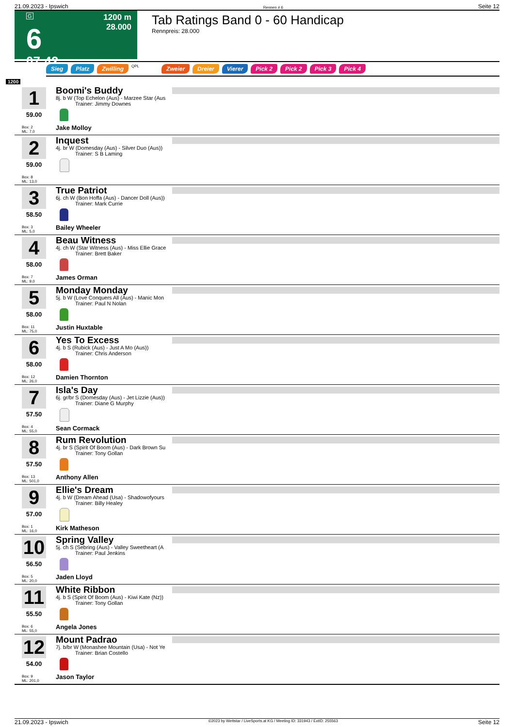21.09.2023 - Ipswich Rennen # 6 Seite 12
G
6
07:42
1200 m
28.000
Tab Ratings Band 0 - 60 Handicap
Rennpreis: 28.000
Sieg Platz Zwilling QPL Zweier Dreier Vierer Pick 2 Pick 2 Pick 3 Pick 4
1200
1
59.00
Box: 2
ML: 7,0
Boomi's Buddy
8j. b W (Top Echelon (Aus) - Marzee Star (Aus
Trainer: Jimmy Downes
Jake Molloy
2
59.00
Box: 8
ML: 13,0
Inquest
4j. br W (Domesday (Aus) - Silver Duo (Aus))
Trainer: S B Laming
3
58.50
Box: 3
ML: 5,0
True Patriot
6j. ch W (Bon Hoffa (Aus) - Dancer Doll (Aus))
Trainer: Mark Currie
Bailey Wheeler
4
58.00
Box: 7
ML: 9,0
Beau Witness
4j. ch W (Star Witness (Aus) - Miss Ellie Grace
Trainer: Brett Baker
James Orman
5
58.00
Box: 11
ML: 75,0
Monday Monday
5j. b W (Love Conquers All (Aus) - Manic Mon
Trainer: Paul N Nolan
Justin Huxtable
6
58.00
Box: 12
ML: 26,0
Yes To Excess
4j. b S (Rubick (Aus) - Just A Mo (Aus))
Trainer: Chris Anderson
Damien Thornton
7
57.50
Box: 4
ML: 55,0
Isla's Day
6j. gr/br S (Domesday (Aus) - Jet Lizzie (Aus))
Trainer: Diane G Murphy
Sean Cormack
8
57.50
Box: 13
ML: 501,0
Rum Revolution
4j. br S (Spirit Of Boom (Aus) - Dark Brown Su
Trainer: Tony Gollan
Anthony Allen
9
57.00
Box: 1
ML: 16,0
Ellie's Dream
4j. b W (Dream Ahead (Usa) - Shadowofyours
Trainer: Billy Healey
Kirk Matheson
10
56.50
Box: 5
ML: 20,0
Spring Valley
5j. ch S (Sebring (Aus) - Valley Sweetheart (A
Trainer: Paul Jenkins
Jaden Lloyd
11
55.50
Box: 6
ML: 55,0
White Ribbon
4j. b S (Spirit Of Boom (Aus) - Kiwi Kate (Nz))
Trainer: Tony Gollan
Angela Jones
12
54.00
Box: 9
ML: 201,0
Mount Padrao
7j. b/br W (Monashee Mountain (Usa) - Not Ye
Trainer: Brian Costello
Jason Taylor
21.09.2023 - Ipswich ©2023 by Wettstar / LiveSports.at KG / Meeting ID: 331943 / ExtID: 255563 Seite 12